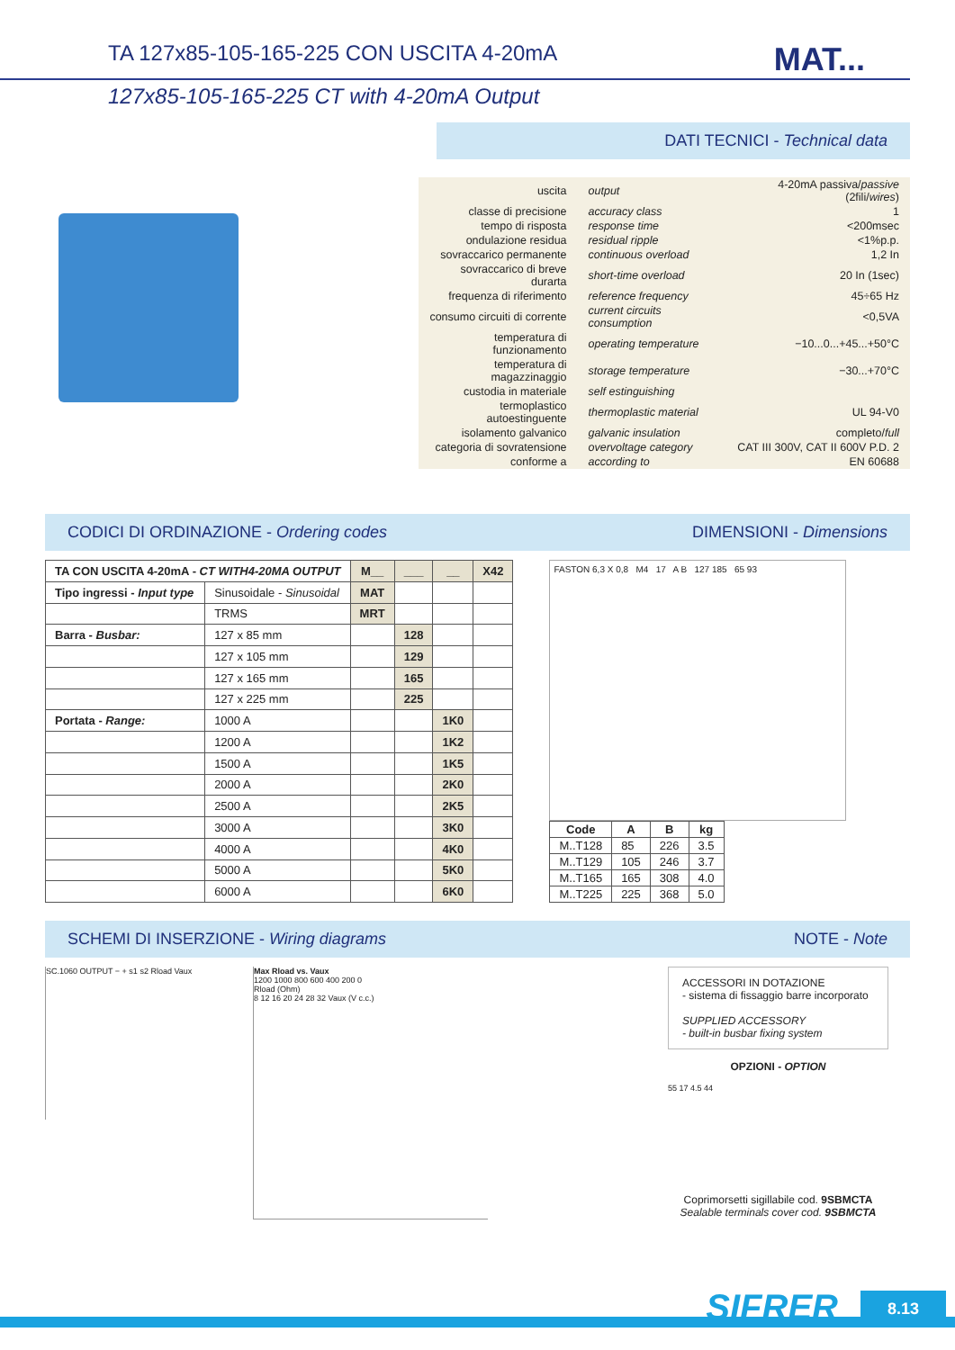TA 127x85-105-165-225 CON USCITA 4-20mA
MAT...
127x85-105-165-225 CT with 4-20mA Output
DATI TECNICI - Technical data
| uscita | output | 4-20mA passiva/ passive (2fili/ wires ) |
| classe di precisione | accuracy class | 1 |
| tempo di risposta | response time | <200msec |
| ondulazione residua | residual ripple | <1%p.p. |
| sovraccarico permanente | continuous overload | 1,2 In |
| sovraccarico di breve durarta | short-time overload | 20 In (1sec) |
| frequenza di riferimento | reference frequency | 45÷65 Hz |
| consumo circuiti di corrente | current circuits consumption | <0,5VA |
| temperatura di funzionamento | operating temperature | −10...0...+45...+50°C |
| temperatura di magazzinaggio | storage temperature | −30...+70°C |
| custodia in materiale | self estinguishing | |
| termoplastico autoestinguente | thermoplastic material | UL 94-V0 |
| isolamento galvanico | galvanic insulation | completo/ full |
| categoria di sovratensione | overvoltage category | CAT III 300V, CAT II 600V P.D. 2 |
| conforme a | according to | EN 60688 |
CODICI DI ORDINAZIONE - Ordering codes DIMENSIONI - Dimensions
| TA CON USCITA 4-20mA - CT WITH4-20MA OUTPUT | | M__ | ___ | __ | X42 |
| Tipo ingressi - Input type | Sinusoidale - Sinusoidal | MAT | | | |
| | TRMS | MRT | | | |
| Barra - Busbar: | 127 x 85 mm | | 128 | | |
| | 127 x 105 mm | | 129 | | |
| | 127 x 165 mm | | 165 | | |
| | 127 x 225 mm | | 225 | | |
| Portata - Range: | 1000 A | | | 1K0 | |
| | 1200 A | | | 1K2 | |
| | 1500 A | | | 1K5 | |
| | 2000 A | | | 2K0 | |
| | 2500 A | | | 2K5 | |
| | 3000 A | | | 3K0 | |
| | 4000 A | | | 4K0 | |
| | 5000 A | | | 5K0 | |
| | 6000 A | | | 6K0 | |
FASTON 6,3 X 0,8 M4 17 A B 127 185 65 93
| Code | A | B | kg |
| --- | --- | --- | --- |
| M..T128 | 85 | 226 | 3.5 |
| M..T129 | 105 | 246 | 3.7 |
| M..T165 | 165 | 308 | 4.0 |
| M..T225 | 225 | 368 | 5.0 |
SCHEMI DI INSERZIONE - Wiring diagrams NOTE - Note
SC.1060 OUTPUT − + s1 s2 Rload Vaux
Max Rload vs. Vaux
1200 1000 800 600 400 200 0
Rload (Ohm)
8 12 16 20 24 28 32 Vaux (V c.c.)
ACCESSORI IN DOTAZIONE
- sistema di fissaggio barre incorporato
SUPPLIED ACCESSORY
- built-in busbar fixing system
OPZIONI - OPTION
55 17 4.5 44
Coprimorsetti sigillabile cod. 9SBMCTA
Sealable terminals cover cod. 9SBMCTA
SIFRER 8.13